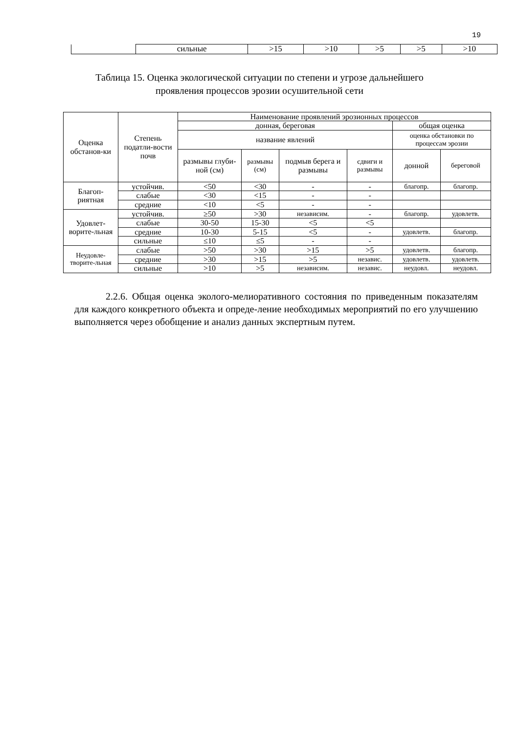19
| | сильные | >15 | >10 | >5 | >5 | >10 |
Таблица 15. Оценка экологической ситуации по степени и угрозе дальнейшего
проявления процессов эрозии осушительной сети
| Оценка обстанов-ки | Степень податли-вости почв | Наименование проявлений эрозионных процессов | | | | | |
| --- | --- | --- | --- | --- | --- | --- | --- |
| | | донная, береговая | | | | общая оценка | |
| | | название явлений | | | | оценка обстановки по процессам эрозии | |
| | | размывы глуби-ной (см) | размывы (см) | подмыв берега и размывы | сдвиги и размывы | донной | береговой |
| Благоп-риятная | устойчив. | <50 | <30 | - | - | благопр. | благопр. |
| | слабые | <30 | <15 | - | - | | |
| | средние | <10 | <5 | - | - | | |
| Удовлет-ворите-льная | устойчив. | ≥50 | >30 | независим. | - | благопр. | удовлетв. |
| | слабые | 30-50 | 15-30 | <5 | <5 | | |
| | средние | 10-30 | 5-15 | <5 | - | удовлетв. | благопр. |
| | сильные | ≤10 | ≤5 | - | - | | |
| Неудовле-творите-льная | слабые | >50 | >30 | >15 | >5 | удовлетв. | благопр. |
| | средние | >30 | >15 | >5 | независ. | удовлетв. | удовлетв. |
| | сильные | >10 | >5 | независим. | независ. | неудовл. | неудовл. |
2.2.6. Общая оценка эколого-мелиоративного состояния по приведенным показателям для каждого конкретного объекта и опреде-ление необходимых мероприятий по его улучшению выполняется через обобщение и анализ данных экспертным путем.